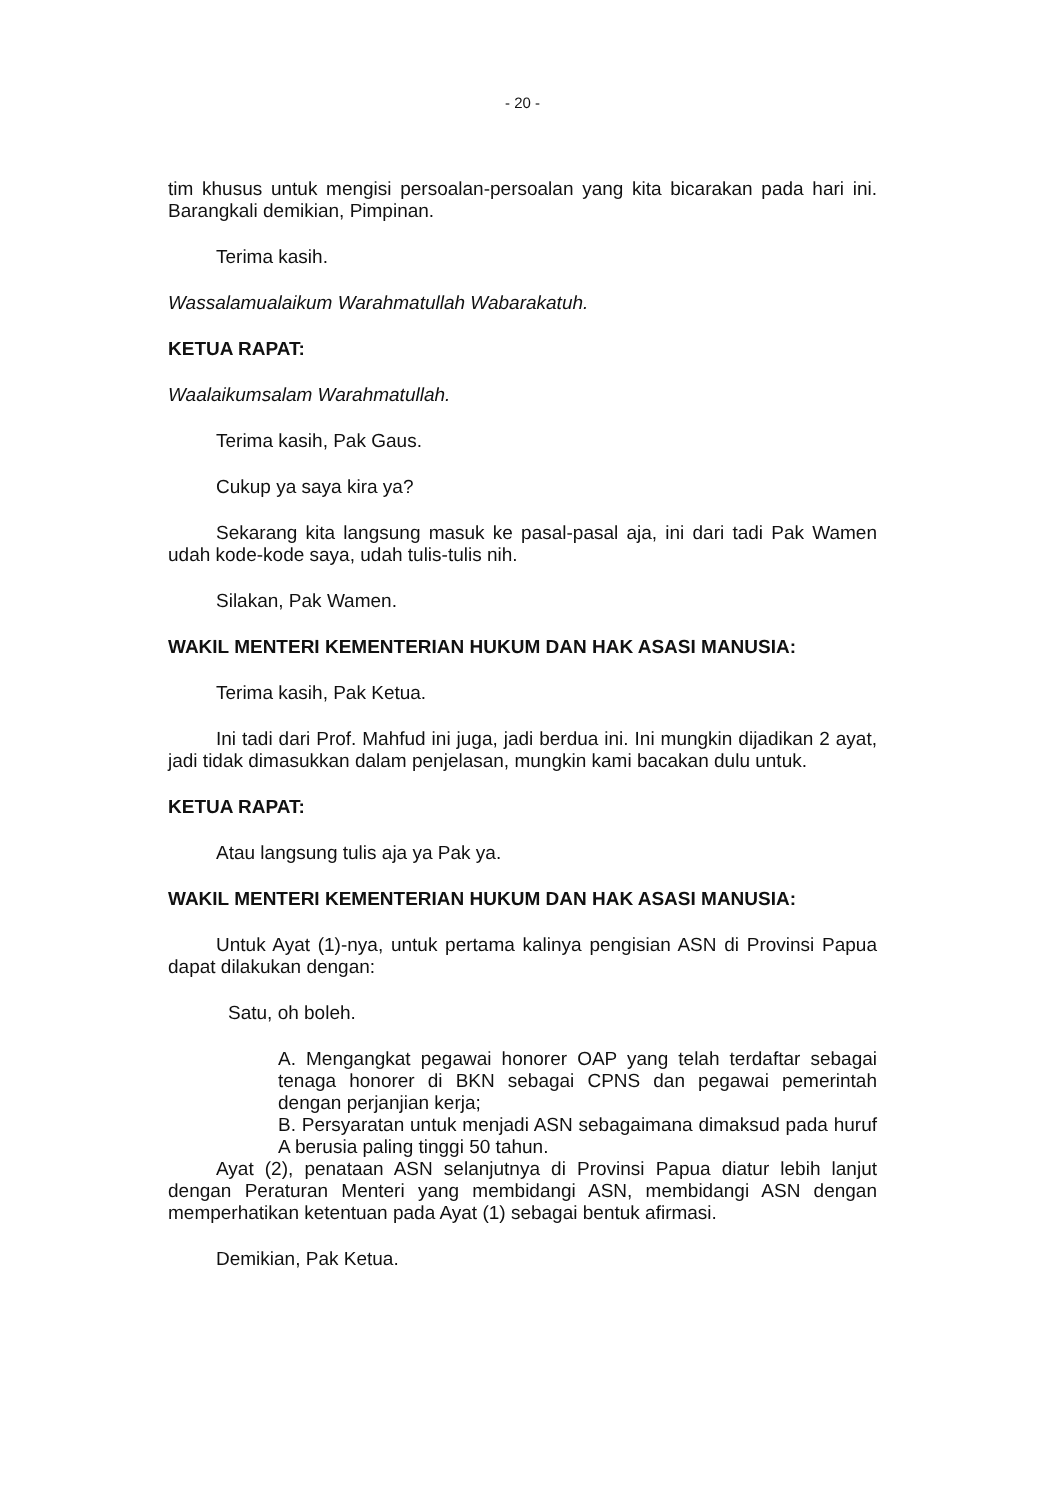- 20 -
tim khusus untuk mengisi persoalan-persoalan yang kita bicarakan pada hari ini. Barangkali demikian, Pimpinan.
Terima kasih.
Wassalamualaikum Warahmatullah Wabarakatuh.
KETUA RAPAT:
Waalaikumsalam Warahmatullah.
Terima kasih, Pak Gaus.
Cukup ya saya kira ya?
Sekarang kita langsung masuk ke pasal-pasal aja, ini dari tadi Pak Wamen udah kode-kode saya, udah tulis-tulis nih.
Silakan, Pak Wamen.
WAKIL MENTERI KEMENTERIAN HUKUM DAN HAK ASASI MANUSIA:
Terima kasih, Pak Ketua.
Ini tadi dari Prof. Mahfud ini juga, jadi berdua ini. Ini mungkin dijadikan 2 ayat, jadi tidak dimasukkan dalam penjelasan, mungkin kami bacakan dulu untuk.
KETUA RAPAT:
Atau langsung tulis aja ya Pak ya.
WAKIL MENTERI KEMENTERIAN HUKUM DAN HAK ASASI MANUSIA:
Untuk Ayat (1)-nya, untuk pertama kalinya pengisian ASN di Provinsi Papua dapat dilakukan dengan:
Satu, oh boleh.
A. Mengangkat pegawai honorer OAP yang telah terdaftar sebagai tenaga honorer di BKN sebagai CPNS dan pegawai pemerintah dengan perjanjian kerja;
B. Persyaratan untuk menjadi ASN sebagaimana dimaksud pada huruf A berusia paling tinggi 50 tahun.
Ayat (2), penataan ASN selanjutnya di Provinsi Papua diatur lebih lanjut dengan Peraturan Menteri yang membidangi ASN, membidangi ASN dengan memperhatikan ketentuan pada Ayat (1) sebagai bentuk afirmasi.
Demikian, Pak Ketua.